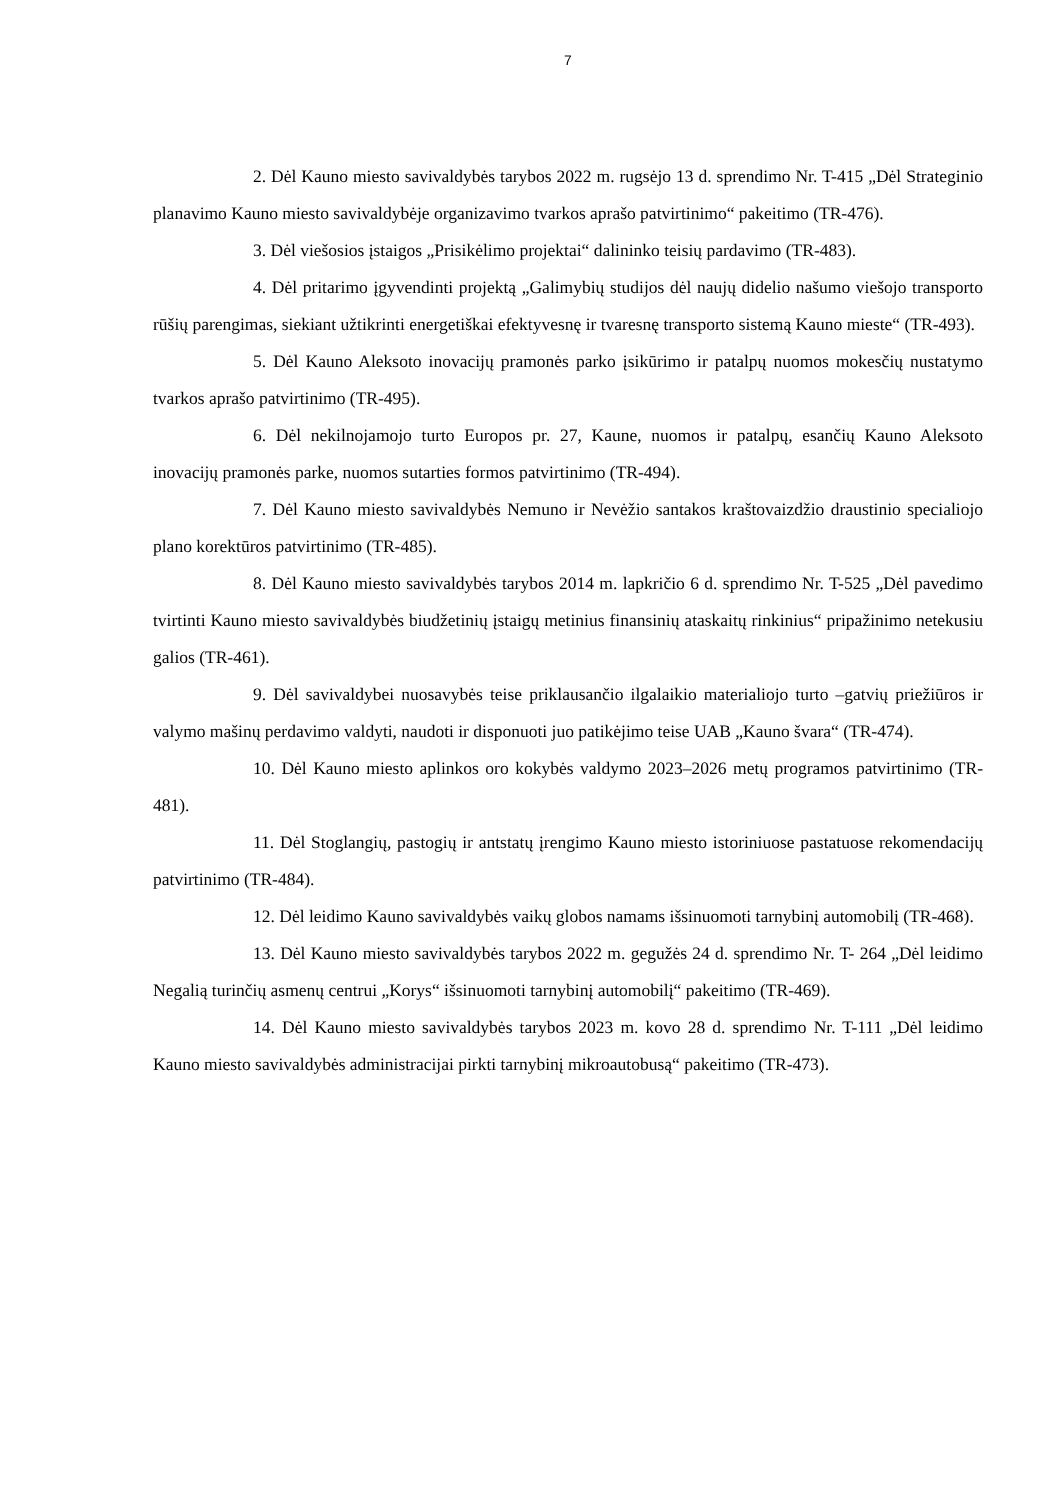7
2. Dėl Kauno miesto savivaldybės tarybos 2022 m. rugsėjo 13 d. sprendimo Nr. T-415 „Dėl Strateginio planavimo Kauno miesto savivaldybėje organizavimo tvarkos aprašo patvirtinimo“ pakeitimo (TR-476).
3. Dėl viešosios įstaigos „Prisikėlimo projektai“ dalininko teisių pardavimo (TR-483).
4. Dėl pritarimo įgyvendinti projektą „Galimybių studijos dėl naujų didelio našumo viešojo transporto rūšių parengimas, siekiant užtikrinti energetiškai efektyvesnę ir tvaresnę transporto sistemą Kauno mieste“ (TR-493).
5. Dėl Kauno Aleksoto inovacijų pramonės parko įsikūrimo ir patalpų nuomos mokesčių nustatymo tvarkos aprašo patvirtinimo (TR-495).
6. Dėl nekilnojamojo turto Europos pr. 27, Kaune, nuomos ir patalpų, esančių Kauno Aleksoto inovacijų pramonės parke, nuomos sutarties formos patvirtinimo (TR-494).
7. Dėl Kauno miesto savivaldybės Nemuno ir Nevėžio santakos kraštovaizdžio draustinio specialiojo plano korektūros patvirtinimo (TR-485).
8. Dėl Kauno miesto savivaldybės tarybos 2014 m. lapkričio 6 d. sprendimo Nr. T-525 „Dėl pavedimo tvirtinti Kauno miesto savivaldybės biudžetinių įstaigų metinius finansinių ataskaitų rinkinius“ pripažinimo netekusiu galios (TR-461).
9. Dėl savivaldybei nuosavybės teise priklausančio ilgalaikio materialiojo turto –gatvių priežiūros ir valymo mašinų perdavimo valdyti, naudoti ir disponuoti juo patikėjimo teise UAB „Kauno švara“ (TR-474).
10. Dėl Kauno miesto aplinkos oro kokybės valdymo 2023–2026 metų programos patvirtinimo (TR-481).
11. Dėl Stoglangių, pastogių ir antstatų įrengimo Kauno miesto istoriniuose pastatuose rekomendacijų patvirtinimo (TR-484).
12. Dėl leidimo Kauno savivaldybės vaikų globos namams išsinuomoti tarnybinį automobilį (TR-468).
13. Dėl Kauno miesto savivaldybės tarybos 2022 m. gegužės 24 d. sprendimo Nr. T- 264 „Dėl leidimo Negalią turinčių asmenų centrui „Korys“ išsinuomoti tarnybinį automobilį“ pakeitimo (TR-469).
14. Dėl Kauno miesto savivaldybės tarybos 2023 m. kovo 28 d. sprendimo Nr. T-111 „Dėl leidimo Kauno miesto savivaldybės administracijai pirkti tarnybinį mikroautobusą“ pakeitimo (TR-473).